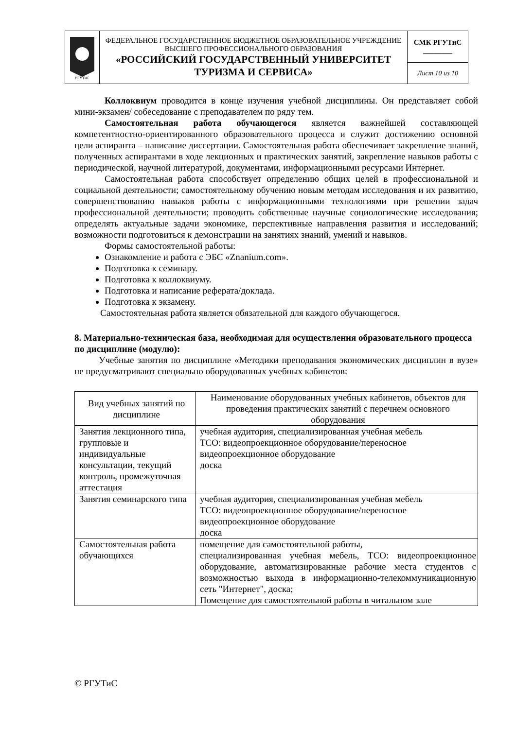| РГУТиС | ФЕДЕРАЛЬНОЕ ГОСУДАРСТВЕННОЕ БЮДЖЕТНОЕ ОБРАЗОВАТЕЛЬНОЕ УЧРЕЖДЕНИЕ ВЫСШЕГО ПРОФЕССИОНАЛЬНОГО ОБРАЗОВАНИЯ «РОССИЙСКИЙ ГОСУДАРСТВЕННЫЙ УНИВЕРСИТЕТ ТУРИЗМА И СЕРВИСА» | СМК РГУТиС ________ |
| | | Лист 10 из 10 |
Коллоквиум проводится в конце изучения учебной дисциплины. Он представляет собой мини-экзамен/ собеседование с преподавателем по ряду тем.
Самостоятельная работа обучающегося является важнейшей составляющей компетентностно-ориентированного образовательного процесса и служит достижению основной цели аспиранта – написание диссертации. Самостоятельная работа обеспечивает закрепление знаний, полученных аспирантами в ходе лекционных и практических занятий, закрепление навыков работы с периодической, научной литературой, документами, информационными ресурсами Интернет.
Самостоятельная работа способствует определению общих целей в профессиональной и социальной деятельности; самостоятельному обучению новым методам исследования и их развитию, совершенствованию навыков работы с информационными технологиями при решении задач профессиональной деятельности; проводить собственные научные социологические исследования; определять актуальные задачи экономике, перспективные направления развития и исследований; возможности подготовиться к демонстрации на занятиях знаний, умений и навыков.
Формы самостоятельной работы:
Ознакомление и работа с ЭБС «Znanium.com».
Подготовка к семинару.
Подготовка к коллоквиуму.
Подготовка и написание реферата/доклада.
Подготовка к экзамену.
Самостоятельная работа является обязательной для каждого обучающегося.
8. Материально-техническая база, необходимая для осуществления образовательного процесса по дисциплине (модулю):
Учебные занятия по дисциплине «Методики преподавания экономических дисциплин в вузе» не предусматривают специально оборудованных учебных кабинетов:
| Вид учебных занятий по дисциплине | Наименование оборудованных учебных кабинетов, объектов для проведения практических занятий с перечнем основного оборудования |
| --- | --- |
| Занятия лекционного типа, групповые и индивидуальные консультации, текущий контроль, промежуточная аттестация | учебная аудитория, специализированная учебная мебель ТСО: видеопроекционное оборудование/переносное видеопроекционное оборудование доска |
| Занятия семинарского типа | учебная аудитория, специализированная учебная мебель ТСО: видеопроекционное оборудование/переносное видеопроекционное оборудование доска |
| Самостоятельная работа обучающихся | помещение для самостоятельной работы, специализированная учебная мебель, ТСО: видеопроекционное оборудование, автоматизированные рабочие места студентов с возможностью выхода в информационно-телекоммуникационную сеть "Интернет", доска; Помещение для самостоятельной работы в читальном зале |
© РГУТиС